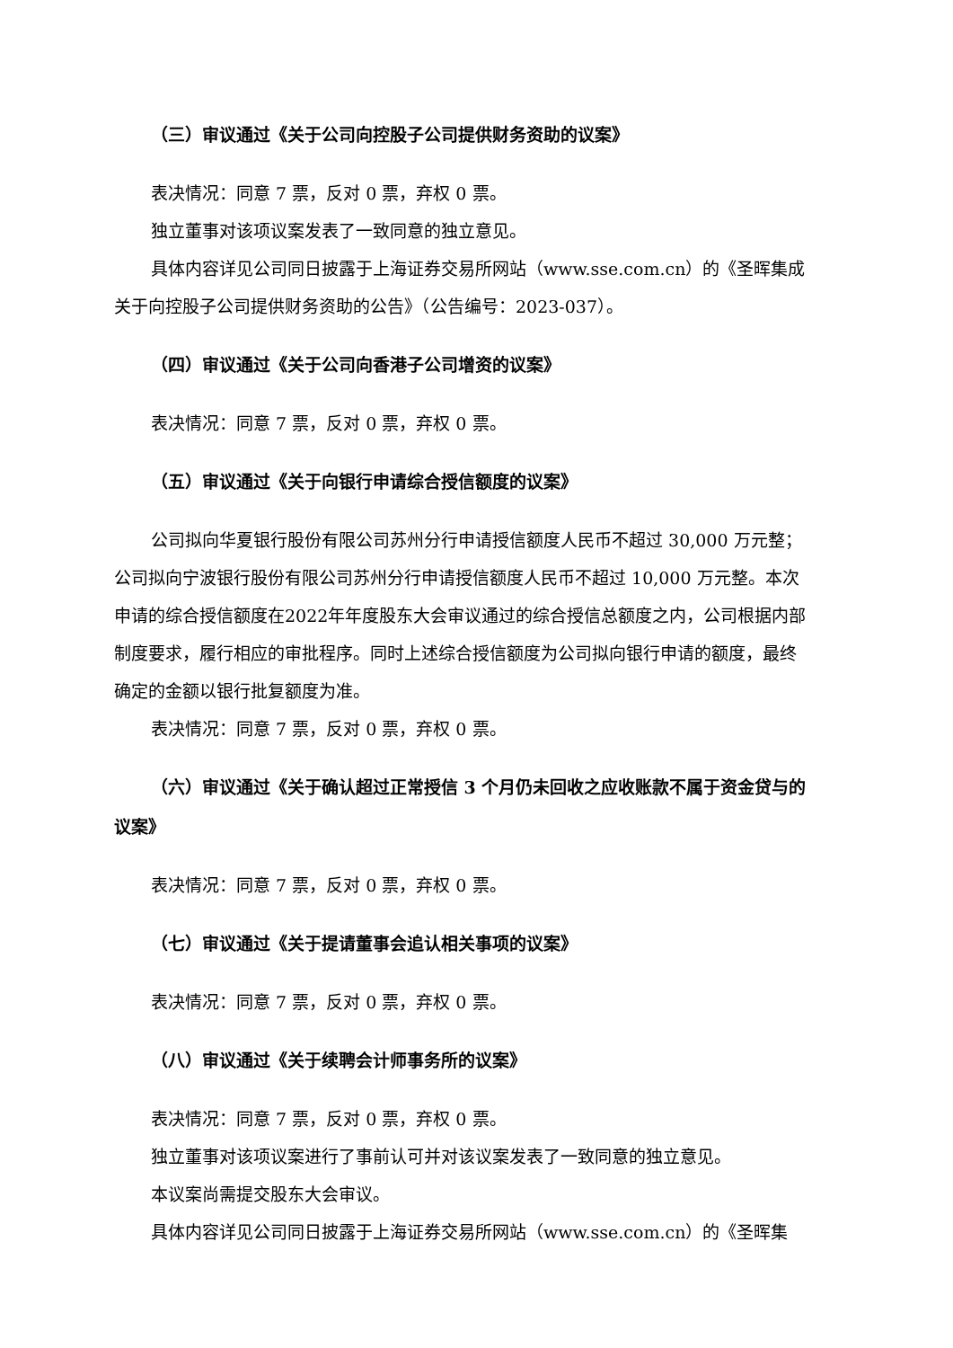（三）审议通过《关于公司向控股子公司提供财务资助的议案》
表决情况：同意 7 票，反对 0 票，弃权 0 票。
独立董事对该项议案发表了一致同意的独立意见。
具体内容详见公司同日披露于上海证券交易所网站（www.sse.com.cn）的《圣晖集成关于向控股子公司提供财务资助的公告》（公告编号：2023-037）。
（四）审议通过《关于公司向香港子公司增资的议案》
表决情况：同意 7 票，反对 0 票，弃权 0 票。
（五）审议通过《关于向银行申请综合授信额度的议案》
公司拟向华夏银行股份有限公司苏州分行申请授信额度人民币不超过 30,000 万元整；公司拟向宁波银行股份有限公司苏州分行申请授信额度人民币不超过 10,000 万元整。本次申请的综合授信额度在2022年年度股东大会审议通过的综合授信总额度之内，公司根据内部制度要求，履行相应的审批程序。同时上述综合授信额度为公司拟向银行申请的额度，最终确定的金额以银行批复额度为准。
表决情况：同意 7 票，反对 0 票，弃权 0 票。
（六）审议通过《关于确认超过正常授信 3 个月仍未回收之应收账款不属于资金贷与的议案》
表决情况：同意 7 票，反对 0 票，弃权 0 票。
（七）审议通过《关于提请董事会追认相关事项的议案》
表决情况：同意 7 票，反对 0 票，弃权 0 票。
（八）审议通过《关于续聘会计师事务所的议案》
表决情况：同意 7 票，反对 0 票，弃权 0 票。
独立董事对该项议案进行了事前认可并对该议案发表了一致同意的独立意见。
本议案尚需提交股东大会审议。
具体内容详见公司同日披露于上海证券交易所网站（www.sse.com.cn）的《圣晖集